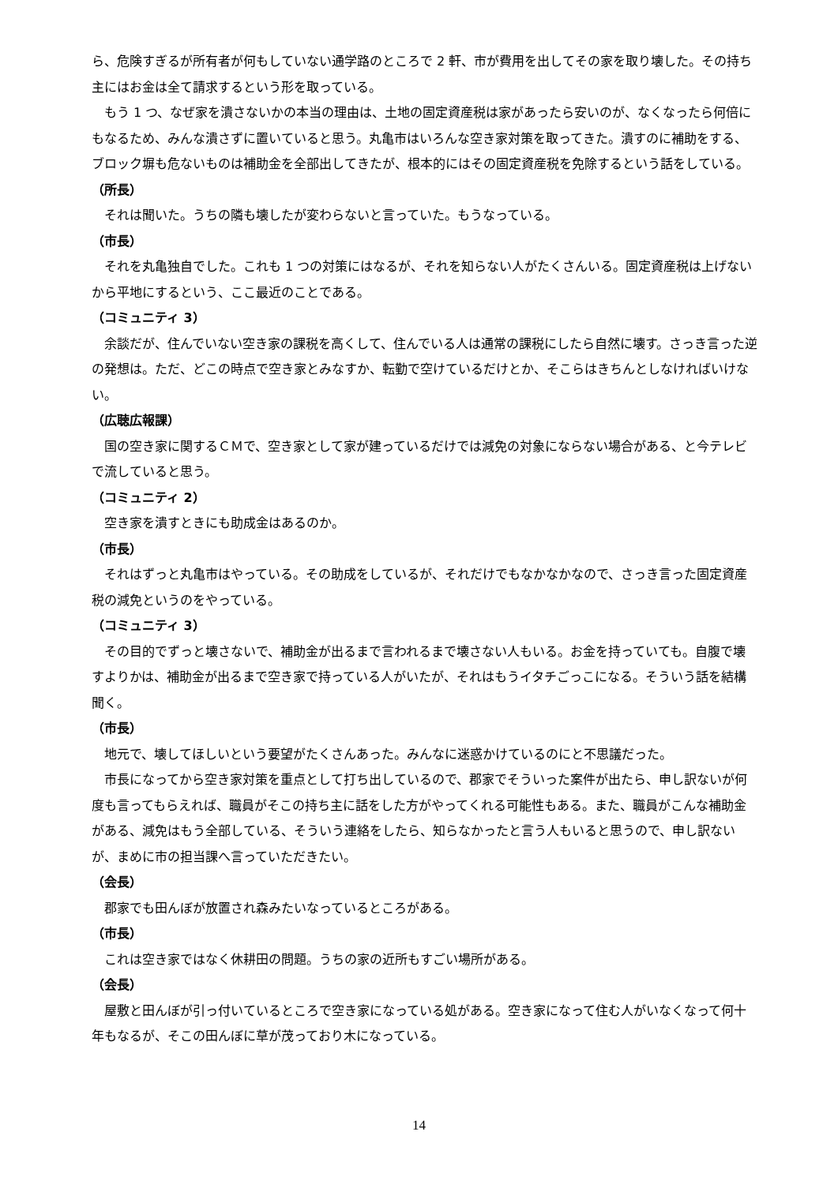ら、危険すぎるが所有者が何もしていない通学路のところで 2 軒、市が費用を出してその家を取り壊した。その持ち主にはお金は全て請求するという形を取っている。
もう 1 つ、なぜ家を潰さないかの本当の理由は、土地の固定資産税は家があったら安いのが、なくなったら何倍にもなるため、みんな潰さずに置いていると思う。丸亀市はいろんな空き家対策を取ってきた。潰すのに補助をする、ブロック塀も危ないものは補助金を全部出してきたが、根本的にはその固定資産税を免除するという話をしている。
（所長）
それは聞いた。うちの隣も壊したが変わらないと言っていた。もうなっている。
（市長）
それを丸亀独自でした。これも 1 つの対策にはなるが、それを知らない人がたくさんいる。固定資産税は上げないから平地にするという、ここ最近のことである。
（コミュニティ 3）
余談だが、住んでいない空き家の課税を高くして、住んでいる人は通常の課税にしたら自然に壊す。さっき言った逆の発想は。ただ、どこの時点で空き家とみなすか、転勤で空けているだけとか、そこらはきちんとしなければいけない。
（広聴広報課）
国の空き家に関するＣＭで、空き家として家が建っているだけでは減免の対象にならない場合がある、と今テレビで流していると思う。
（コミュニティ 2）
空き家を潰すときにも助成金はあるのか。
（市長）
それはずっと丸亀市はやっている。その助成をしているが、それだけでもなかなかなので、さっき言った固定資産税の減免というのをやっている。
（コミュニティ 3）
その目的でずっと壊さないで、補助金が出るまで言われるまで壊さない人もいる。お金を持っていても。自腹で壊すよりかは、補助金が出るまで空き家で持っている人がいたが、それはもうイタチごっこになる。そういう話を結構聞く。
（市長）
地元で、壊してほしいという要望がたくさんあった。みんなに迷惑かけているのにと不思議だった。
市長になってから空き家対策を重点として打ち出しているので、郡家でそういった案件が出たら、申し訳ないが何度も言ってもらえれば、職員がそこの持ち主に話をした方がやってくれる可能性もある。また、職員がこんな補助金がある、減免はもう全部している、そういう連絡をしたら、知らなかったと言う人もいると思うので、申し訳ないが、まめに市の担当課へ言っていただきたい。
（会長）
郡家でも田んぼが放置され森みたいなっているところがある。
（市長）
これは空き家ではなく休耕田の問題。うちの家の近所もすごい場所がある。
（会長）
屋敷と田んぼが引っ付いているところで空き家になっている処がある。空き家になって住む人がいなくなって何十年もなるが、そこの田んぼに草が茂っており木になっている。
14